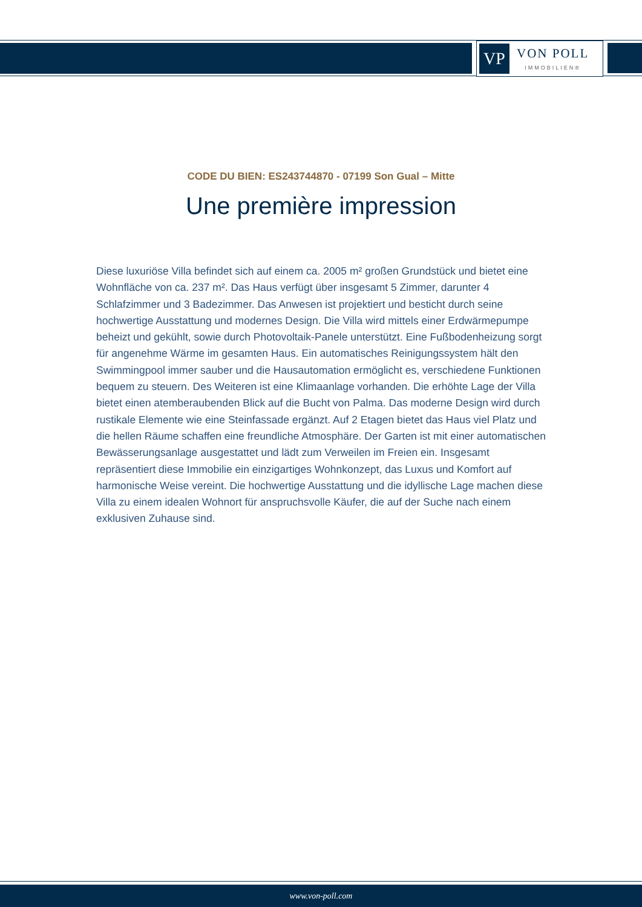VP
VON POLL
IMMOBILIEN®
CODE DU BIEN: ES243744870 - 07199 Son Gual – Mitte
Une première impression
Diese luxuriöse Villa befindet sich auf einem ca. 2005 m² großen Grundstück und bietet eine Wohnfläche von ca. 237 m². Das Haus verfügt über insgesamt 5 Zimmer, darunter 4 Schlafzimmer und 3 Badezimmer. Das Anwesen ist projektiert und besticht durch seine hochwertige Ausstattung und modernes Design. Die Villa wird mittels einer Erdwärmepumpe beheizt und gekühlt, sowie durch Photovoltaik-Panele unterstützt. Eine Fußbodenheizung sorgt für angenehme Wärme im gesamten Haus. Ein automatisches Reinigungssystem hält den Swimmingpool immer sauber und die Hausautomation ermöglicht es, verschiedene Funktionen bequem zu steuern. Des Weiteren ist eine Klimaanlage vorhanden. Die erhöhte Lage der Villa bietet einen atemberaubenden Blick auf die Bucht von Palma. Das moderne Design wird durch rustikale Elemente wie eine Steinfassade ergänzt. Auf 2 Etagen bietet das Haus viel Platz und die hellen Räume schaffen eine freundliche Atmosphäre. Der Garten ist mit einer automatischen Bewässerungsanlage ausgestattet und lädt zum Verweilen im Freien ein. Insgesamt repräsentiert diese Immobilie ein einzigartiges Wohnkonzept, das Luxus und Komfort auf harmonische Weise vereint. Die hochwertige Ausstattung und die idyllische Lage machen diese Villa zu einem idealen Wohnort für anspruchsvolle Käufer, die auf der Suche nach einem exklusiven Zuhause sind.
www.von-poll.com